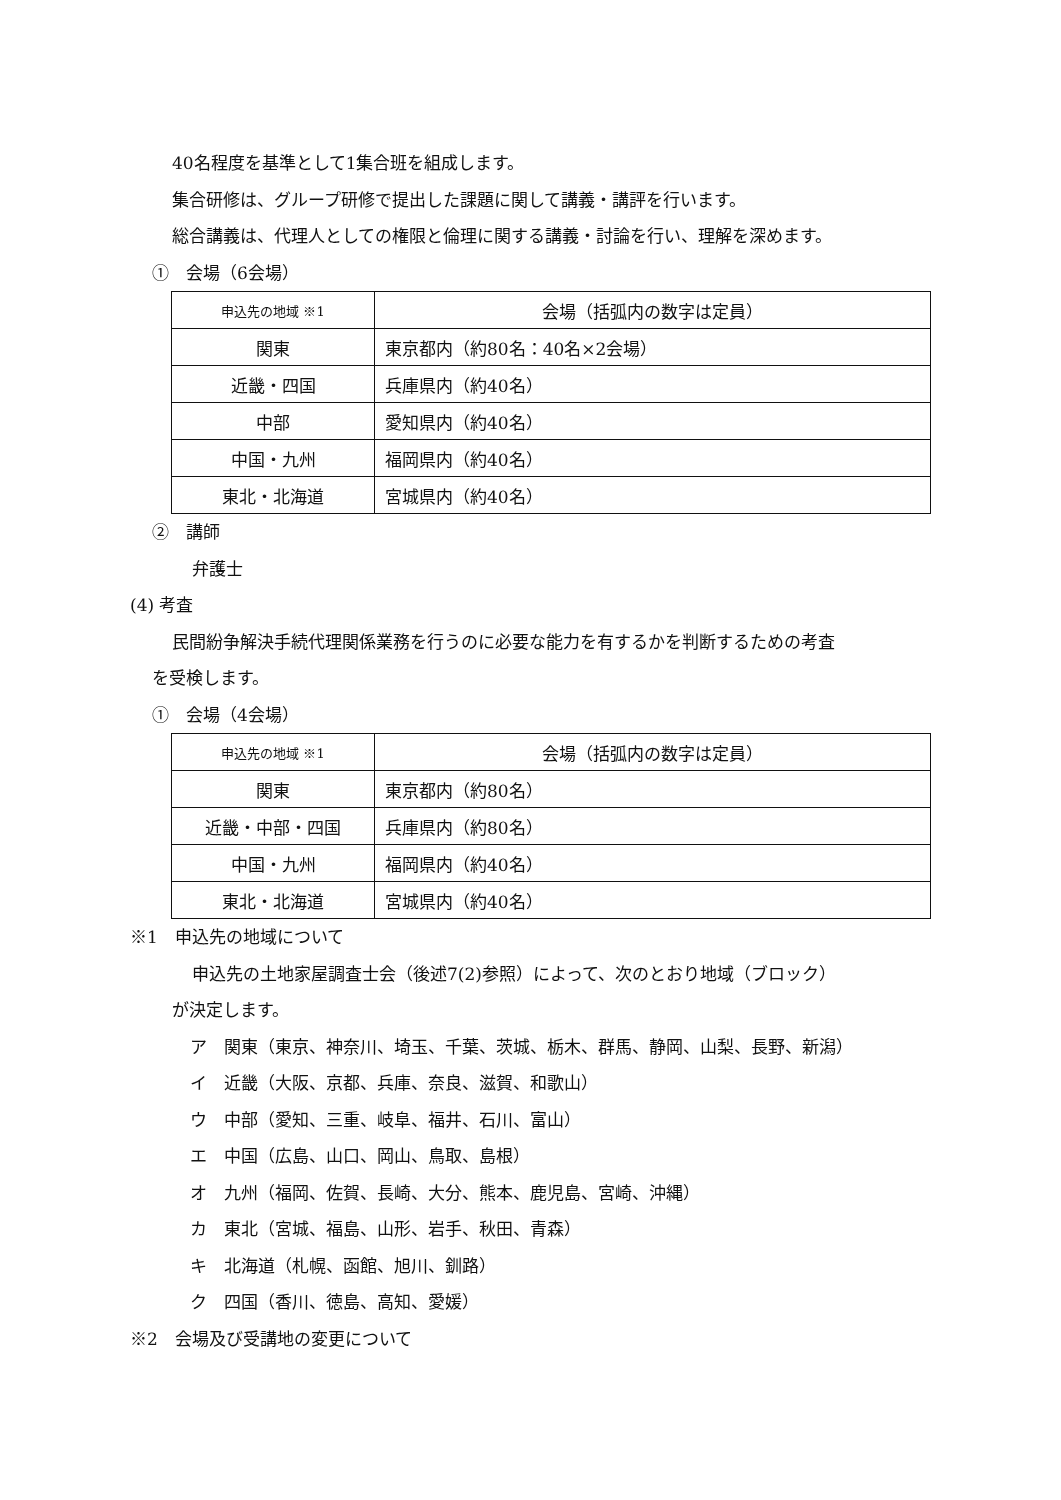40名程度を基準として1集合班を組成します。
集合研修は、グループ研修で提出した課題に関して講義・講評を行います。
総合講義は、代理人としての権限と倫理に関する講義・討論を行い、理解を深めます。
①　会場（6会場）
| 申込先の地域 ※1 | 会場（括弧内の数字は定員） |
| 関東 | 東京都内（約80名：40名×2会場） |
| 近畿・四国 | 兵庫県内（約40名） |
| 中部 | 愛知県内（約40名） |
| 中国・九州 | 福岡県内（約40名） |
| 東北・北海道 | 宮城県内（約40名） |
②　講師
弁護士
(4) 考査
民間紛争解決手続代理関係業務を行うのに必要な能力を有するかを判断するための考査
を受検します。
①　会場（4会場）
| 申込先の地域 ※1 | 会場（括弧内の数字は定員） |
| 関東 | 東京都内（約80名） |
| 近畿・中部・四国 | 兵庫県内（約80名） |
| 中国・九州 | 福岡県内（約40名） |
| 東北・北海道 | 宮城県内（約40名） |
※1　申込先の地域について
申込先の土地家屋調査士会（後述7(2)参照）によって、次のとおり地域（ブロック）
が決定します。
ア　関東（東京、神奈川、埼玉、千葉、茨城、栃木、群馬、静岡、山梨、長野、新潟）
イ　近畿（大阪、京都、兵庫、奈良、滋賀、和歌山）
ウ　中部（愛知、三重、岐阜、福井、石川、富山）
エ　中国（広島、山口、岡山、鳥取、島根）
オ　九州（福岡、佐賀、長崎、大分、熊本、鹿児島、宮崎、沖縄）
カ　東北（宮城、福島、山形、岩手、秋田、青森）
キ　北海道（札幌、函館、旭川、釧路）
ク　四国（香川、徳島、高知、愛媛）
※2　会場及び受講地の変更について